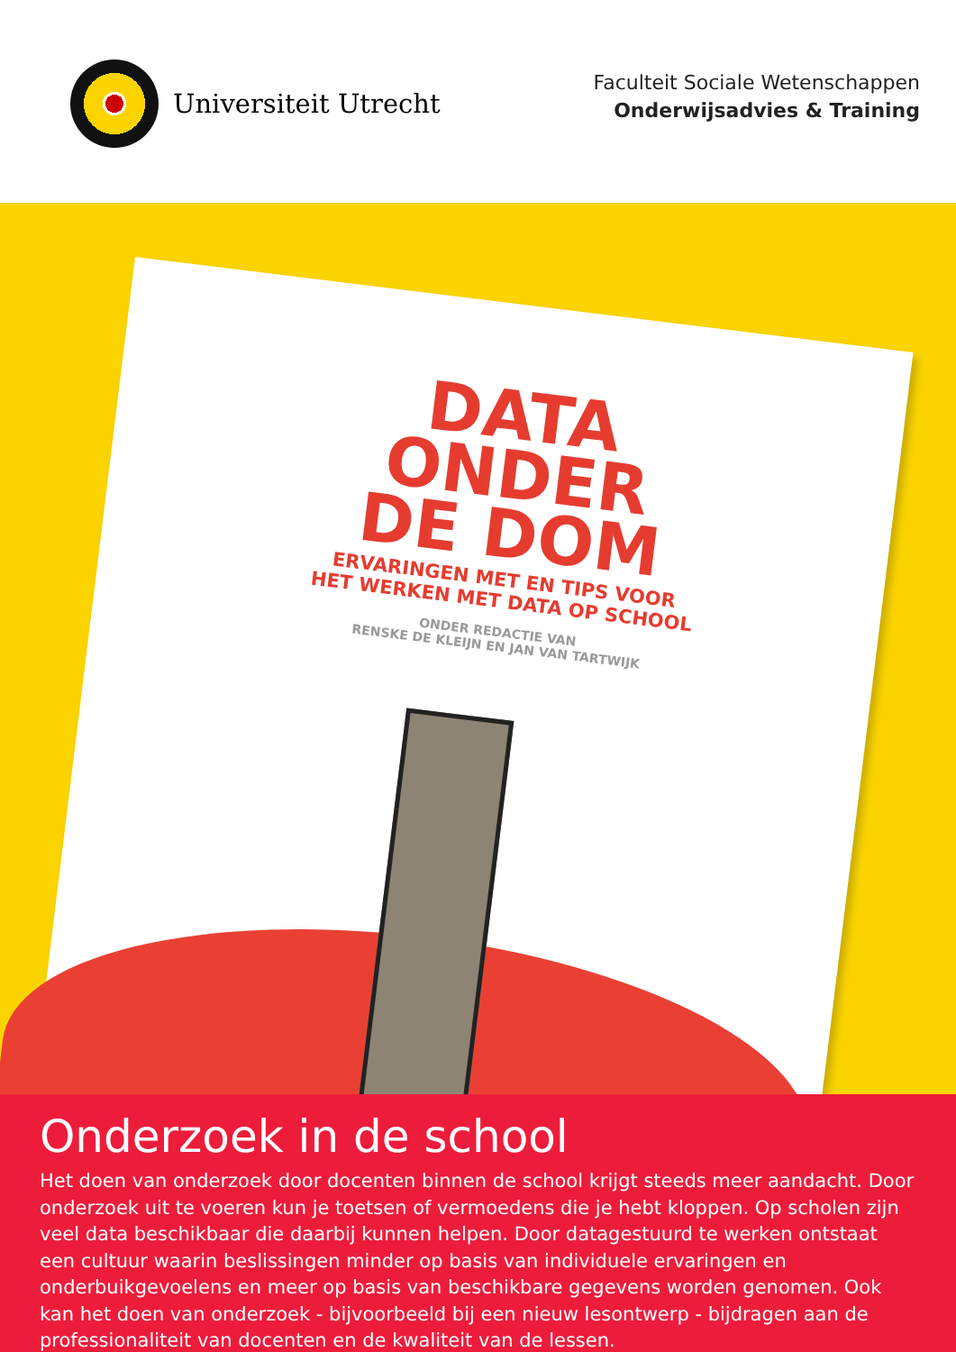Universiteit Utrecht
Faculteit Sociale Wetenschappen
Onderwijsadvies & Training
DATA ONDER
DE DOM
ERVARINGEN MET EN TIPS VOOR
HET WERKEN MET DATA OP SCHOOL
ONDER REDACTIE VAN
RENSKE DE KLEIJN EN JAN VAN TARTWIJK
Onderzoek in de school
Het doen van onderzoek door docenten binnen de school krijgt steeds meer aandacht. Door onderzoek uit te voeren kun je toetsen of vermoedens die je hebt kloppen. Op scholen zijn veel data beschikbaar die daarbij kunnen helpen. Door datagestuurd te werken ontstaat een cultuur waarin beslissingen minder op basis van individuele ervaringen en onderbuikgevoelens en meer op basis van beschikbare gegevens worden genomen. Ook kan het doen van onderzoek - bijvoorbeeld bij een nieuw lesontwerp - bijdragen aan de professionaliteit van docenten en de kwaliteit van de lessen.